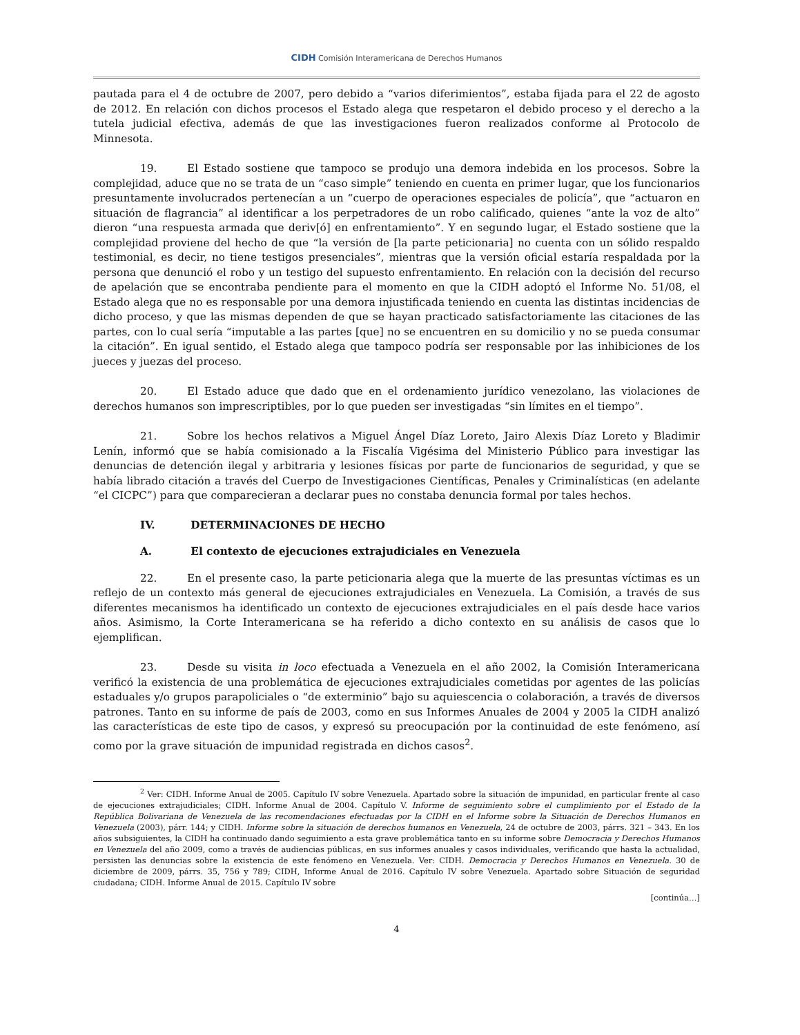CIDH Comisión Interamericana de Derechos Humanos
pautada para el 4 de octubre de 2007, pero debido a “varios diferimientos”, estaba fijada para el 22 de agosto de 2012. En relación con dichos procesos el Estado alega que respetaron el debido proceso y el derecho a la tutela judicial efectiva, además de que las investigaciones fueron realizados conforme al Protocolo de Minnesota.
19. El Estado sostiene que tampoco se produjo una demora indebida en los procesos. Sobre la complejidad, aduce que no se trata de un “caso simple” teniendo en cuenta en primer lugar, que los funcionarios presuntamente involucrados pertenecían a un “cuerpo de operaciones especiales de policía”, que “actuaron en situación de flagrancia” al identificar a los perpetradores de un robo calificado, quienes “ante la voz de alto” dieron “una respuesta armada que deriv[ó] en enfrentamiento”. Y en segundo lugar, el Estado sostiene que la complejidad proviene del hecho de que “la versión de [la parte peticionaria] no cuenta con un sólido respaldo testimonial, es decir, no tiene testigos presenciales”, mientras que la versión oficial estaría respaldada por la persona que denunció el robo y un testigo del supuesto enfrentamiento. En relación con la decisión del recurso de apelación que se encontraba pendiente para el momento en que la CIDH adoptó el Informe No. 51/08, el Estado alega que no es responsable por una demora injustificada teniendo en cuenta las distintas incidencias de dicho proceso, y que las mismas dependen de que se hayan practicado satisfactoriamente las citaciones de las partes, con lo cual sería “imputable a las partes [que] no se encuentren en su domicilio y no se pueda consumar la citación”. En igual sentido, el Estado alega que tampoco podría ser responsable por las inhibiciones de los jueces y juezas del proceso.
20. El Estado aduce que dado que en el ordenamiento jurídico venezolano, las violaciones de derechos humanos son imprescriptibles, por lo que pueden ser investigadas “sin límites en el tiempo”.
21. Sobre los hechos relativos a Miguel Ángel Díaz Loreto, Jairo Alexis Díaz Loreto y Bladimir Lenín, informó que se había comisionado a la Fiscalía Vigésima del Ministerio Público para investigar las denuncias de detención ilegal y arbitraria y lesiones físicas por parte de funcionarios de seguridad, y que se había librado citación a través del Cuerpo de Investigaciones Científicas, Penales y Criminalísticas (en adelante “el CICPC”) para que comparecieran a declarar pues no constaba denuncia formal por tales hechos.
IV. DETERMINACIONES DE HECHO
A. El contexto de ejecuciones extrajudiciales en Venezuela
22. En el presente caso, la parte peticionaria alega que la muerte de las presuntas víctimas es un reflejo de un contexto más general de ejecuciones extrajudiciales en Venezuela. La Comisión, a través de sus diferentes mecanismos ha identificado un contexto de ejecuciones extrajudiciales en el país desde hace varios años. Asimismo, la Corte Interamericana se ha referido a dicho contexto en su análisis de casos que lo ejemplifican.
23. Desde su visita in loco efectuada a Venezuela en el año 2002, la Comisión Interamericana verificó la existencia de una problemática de ejecuciones extrajudiciales cometidas por agentes de las policías estaduales y/o grupos parapoliciales o “de exterminio” bajo su aquiescencia o colaboración, a través de diversos patrones. Tanto en su informe de país de 2003, como en sus Informes Anuales de 2004 y 2005 la CIDH analizó las características de este tipo de casos, y expresó su preocupación por la continuidad de este fenómeno, así como por la grave situación de impunidad registrada en dichos casos<sup>2</sup>.
<sup>2</sup> Ver: CIDH. Informe Anual de 2005. Capítulo IV sobre Venezuela. Apartado sobre la situación de impunidad, en particular frente al caso de ejecuciones extrajudiciales; CIDH. Informe Anual de 2004. Capítulo V. Informe de seguimiento sobre el cumplimiento por el Estado de la República Bolivariana de Venezuela de las recomendaciones efectuadas por la CIDH en el Informe sobre la Situación de Derechos Humanos en Venezuela (2003), párr. 144; y CIDH. Informe sobre la situación de derechos humanos en Venezuela, 24 de octubre de 2003, párrs. 321 – 343. En los años subsiguientes, la CIDH ha continuado dando seguimiento a esta grave problemática tanto en su informe sobre Democracia y Derechos Humanos en Venezuela del año 2009, como a través de audiencias públicas, en sus informes anuales y casos individuales, verificando que hasta la actualidad, persisten las denuncias sobre la existencia de este fenómeno en Venezuela. Ver: CIDH. Democracia y Derechos Humanos en Venezuela. 30 de diciembre de 2009, párrs. 35, 756 y 789; CIDH, Informe Anual de 2016. Capítulo IV sobre Venezuela. Apartado sobre Situación de seguridad ciudadana; CIDH. Informe Anual de 2015. Capítulo IV sobre
[continúa…]
4